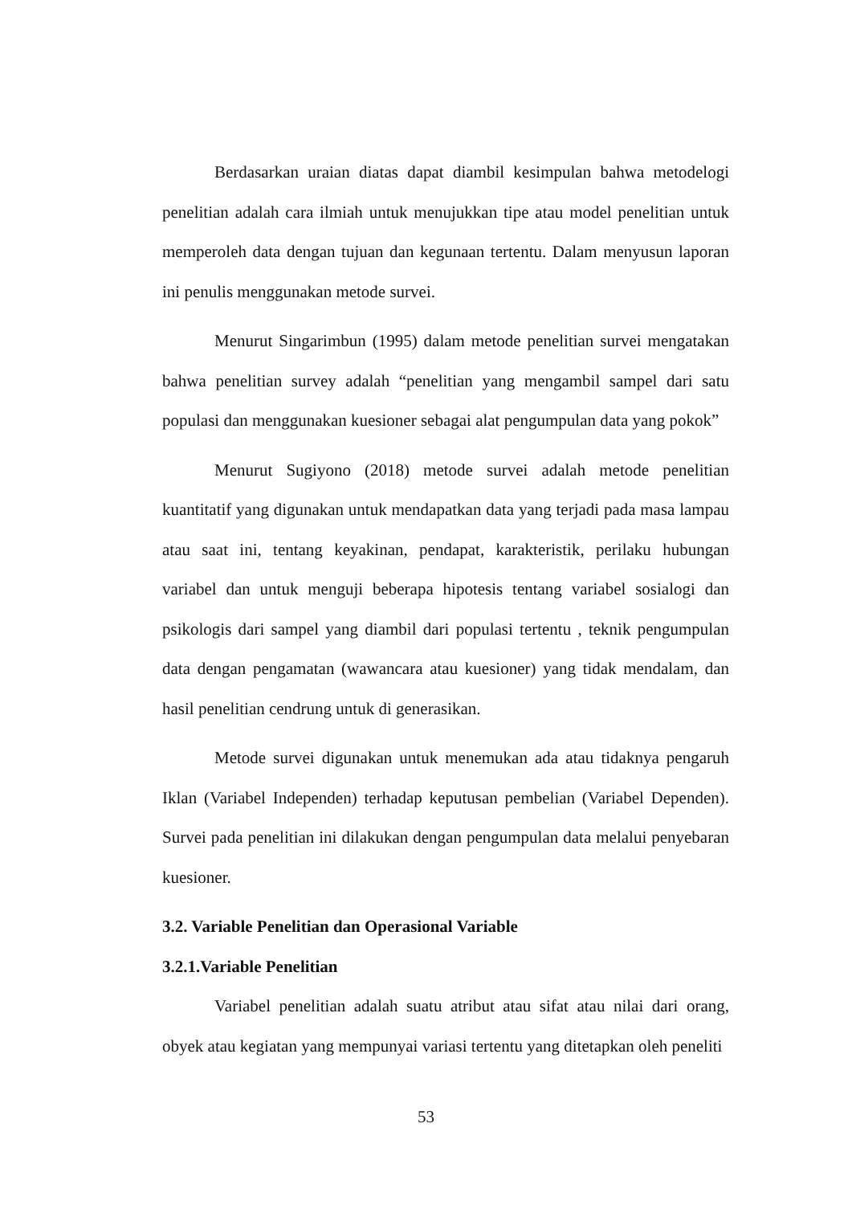Berdasarkan uraian diatas dapat diambil kesimpulan bahwa metodelogi penelitian adalah cara ilmiah untuk menujukkan tipe atau model penelitian untuk memperoleh data dengan tujuan dan kegunaan tertentu. Dalam menyusun laporan ini penulis menggunakan metode survei.
Menurut Singarimbun (1995) dalam metode penelitian survei mengatakan bahwa penelitian survey adalah “penelitian yang mengambil sampel dari satu populasi dan menggunakan kuesioner sebagai alat pengumpulan data yang pokok”
Menurut Sugiyono (2018) metode survei adalah metode penelitian kuantitatif yang digunakan untuk mendapatkan data yang terjadi pada masa lampau atau saat ini, tentang keyakinan, pendapat, karakteristik, perilaku hubungan variabel dan untuk menguji beberapa hipotesis tentang variabel sosialogi dan psikologis dari sampel yang diambil dari populasi tertentu , teknik pengumpulan data dengan pengamatan (wawancara atau kuesioner) yang tidak mendalam, dan hasil penelitian cendrung untuk di generasikan.
Metode survei digunakan untuk menemukan ada atau tidaknya pengaruh Iklan (Variabel Independen) terhadap keputusan pembelian (Variabel Dependen). Survei pada penelitian ini dilakukan dengan pengumpulan data melalui penyebaran kuesioner.
3.2. Variable Penelitian dan Operasional Variable
3.2.1.Variable Penelitian
Variabel penelitian adalah suatu atribut atau sifat atau nilai dari orang, obyek atau kegiatan yang mempunyai variasi tertentu yang ditetapkan oleh peneliti
53